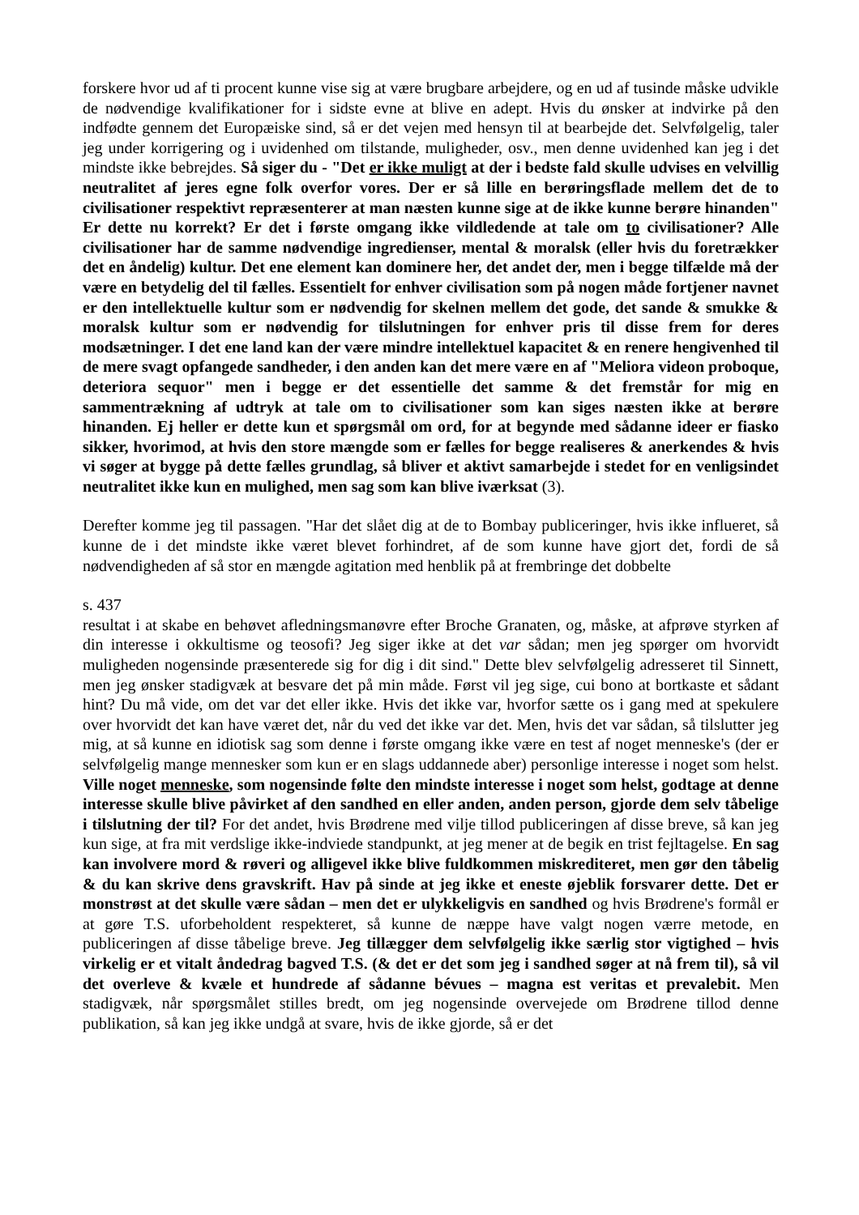forskere hvor ud af ti procent kunne vise sig at være brugbare arbejdere, og en ud af tusinde måske udvikle de nødvendige kvalifikationer for i sidste evne at blive en adept. Hvis du ønsker at indvirke på den indfødte gennem det Europæiske sind, så er det vejen med hensyn til at bearbejde det. Selvfølgelig, taler jeg under korrigering og i uvidenhed om tilstande, muligheder, osv., men denne uvidenhed kan jeg i det mindste ikke bebrejdes. Så siger du - "Det er ikke muligt at der i bedste fald skulle udvises en velvillig neutralitet af jeres egne folk overfor vores. Der er så lille en berøringsflade mellem det de to civilisationer respektivt repræsenterer at man næsten kunne sige at de ikke kunne berøre hinanden" Er dette nu korrekt? Er det i første omgang ikke vildledende at tale om to civilisationer? Alle civilisationer har de samme nødvendige ingredienser, mental & moralsk (eller hvis du foretrækker det en åndelig) kultur. Det ene element kan dominere her, det andet der, men i begge tilfælde må der være en betydelig del til fælles. Essentielt for enhver civilisation som på nogen måde fortjener navnet er den intellektuelle kultur som er nødvendig for skelnen mellem det gode, det sande & smukke & moralsk kultur som er nødvendig for tilslutningen for enhver pris til disse frem for deres modsætninger. I det ene land kan der være mindre intellektuel kapacitet & en renere hengivenhed til de mere svagt opfangede sandheder, i den anden kan det mere være en af "Meliora videon proboque, deteriora sequor" men i begge er det essentielle det samme & det fremstår for mig en sammentrækning af udtryk at tale om to civilisationer som kan siges næsten ikke at berøre hinanden. Ej heller er dette kun et spørgsmål om ord, for at begynde med sådanne ideer er fiasko sikker, hvorimod, at hvis den store mængde som er fælles for begge realiseres & anerkendes & hvis vi søger at bygge på dette fælles grundlag, så bliver et aktivt samarbejde i stedet for en venligsindet neutralitet ikke kun en mulighed, men sag som kan blive iværksat (3).
Derefter komme jeg til passagen. "Har det slået dig at de to Bombay publiceringer, hvis ikke influeret, så kunne de i det mindste ikke været blevet forhindret, af de som kunne have gjort det, fordi de så nødvendigheden af så stor en mængde agitation med henblik på at frembringe det dobbelte
s. 437
resultat i at skabe en behøvet afledningsmanøvre efter Broche Granaten, og, måske, at afprøve styrken af din interesse i okkultisme og teosofi? Jeg siger ikke at det var sådan; men jeg spørger om hvorvidt muligheden nogensinde præsenterede sig for dig i dit sind." Dette blev selvfølgelig adresseret til Sinnett, men jeg ønsker stadigvæk at besvare det på min måde. Først vil jeg sige, cui bono at bortkaste et sådant hint? Du må vide, om det var det eller ikke. Hvis det ikke var, hvorfor sætte os i gang med at spekulere over hvorvidt det kan have været det, når du ved det ikke var det. Men, hvis det var sådan, så tilslutter jeg mig, at så kunne en idiotisk sag som denne i første omgang ikke være en test af noget menneske's (der er selvfølgelig mange mennesker som kun er en slags uddannede aber) personlige interesse i noget som helst. Ville noget menneske, som nogensinde følte den mindste interesse i noget som helst, godtage at denne interesse skulle blive påvirket af den sandhed en eller anden, anden person, gjorde dem selv tåbelige i tilslutning der til? For det andet, hvis Brødrene med vilje tillod publiceringen af disse breve, så kan jeg kun sige, at fra mit verdslige ikke-indviede standpunkt, at jeg mener at de begik en trist fejltagelse. En sag kan involvere mord & røveri og alligevel ikke blive fuldkommen miskrediteret, men gør den tåbelig & du kan skrive dens gravskrift. Hav på sinde at jeg ikke et eneste øjeblik forsvarer dette. Det er monstrøst at det skulle være sådan – men det er ulykkeligvis en sandhed og hvis Brødrene's formål er at gøre T.S. uforbeholdent respekteret, så kunne de næppe have valgt nogen værre metode, en publiceringen af disse tåbelige breve. Jeg tillægger dem selvfølgelig ikke særlig stor vigtighed – hvis virkelig er et vitalt åndedrag bagved T.S. (& det er det som jeg i sandhed søger at nå frem til), så vil det overleve & kvæle et hundrede af sådanne bévues – magna est veritas et prevalebit. Men stadigvæk, når spørgsmålet stilles bredt, om jeg nogensinde overvejede om Brødrene tillod denne publikation, så kan jeg ikke undgå at svare, hvis de ikke gjorde, så er det